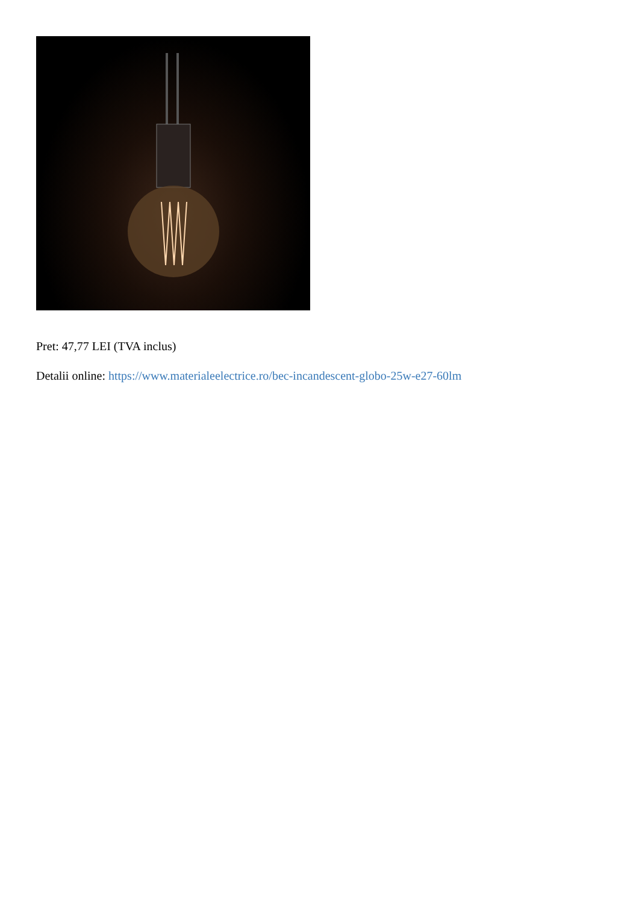Pret: 47,77 LEI (TVA inclus)
Detalii online: https://www.materialeelectrice.ro/bec-incandescent-globo-25w-e27-60lm